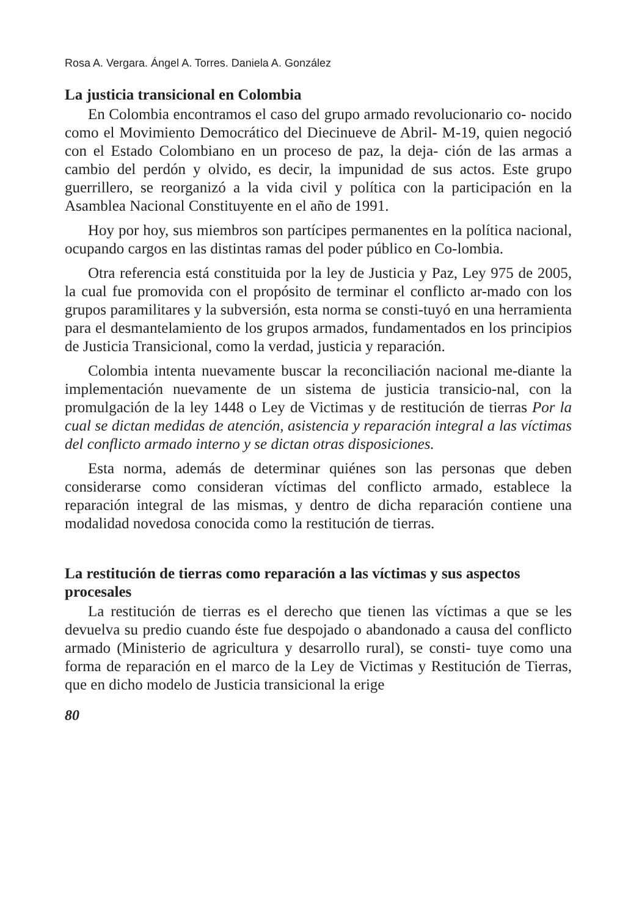Rosa A. Vergara. Ángel A. Torres. Daniela A. González
La justicia transicional en Colombia
En Colombia encontramos el caso del grupo armado revolucionario co- nocido como el Movimiento Democrático del Diecinueve de Abril- M-19, quien negoció con el Estado Colombiano en un proceso de paz, la deja- ción de las armas a cambio del perdón y olvido, es decir, la impunidad de sus actos. Este grupo guerrillero, se reorganizó a la vida civil y política con la participación en la Asamblea Nacional Constituyente en el año de 1991.
Hoy por hoy, sus miembros son partícipes permanentes en la política nacional, ocupando cargos en las distintas ramas del poder público en Co-lombia.
Otra referencia está constituida por la ley de Justicia y Paz, Ley 975 de 2005, la cual fue promovida con el propósito de terminar el conflicto ar-mado con los grupos paramilitares y la subversión, esta norma se consti-tuyó en una herramienta para el desmantelamiento de los grupos armados, fundamentados en los principios de Justicia Transicional, como la verdad, justicia y reparación.
Colombia intenta nuevamente buscar la reconciliación nacional me-diante la implementación nuevamente de un sistema de justicia transicio-nal, con la promulgación de la ley 1448 o Ley de Victimas y de restitución de tierras Por la cual se dictan medidas de atención, asistencia y reparación integral a las víctimas del conflicto armado interno y se dictan otras disposiciones.
Esta norma, además de determinar quiénes son las personas que deben considerarse como consideran víctimas del conflicto armado, establece la reparación integral de las mismas, y dentro de dicha reparación contiene una modalidad novedosa conocida como la restitución de tierras.
La restitución de tierras como reparación a las víctimas y sus aspectos procesales
La restitución de tierras es el derecho que tienen las víctimas a que se les devuelva su predio cuando éste fue despojado o abandonado a causa del conflicto armado (Ministerio de agricultura y desarrollo rural), se consti- tuye como una forma de reparación en el marco de la Ley de Victimas y Restitución de Tierras, que en dicho modelo de Justicia transicional la erige
80